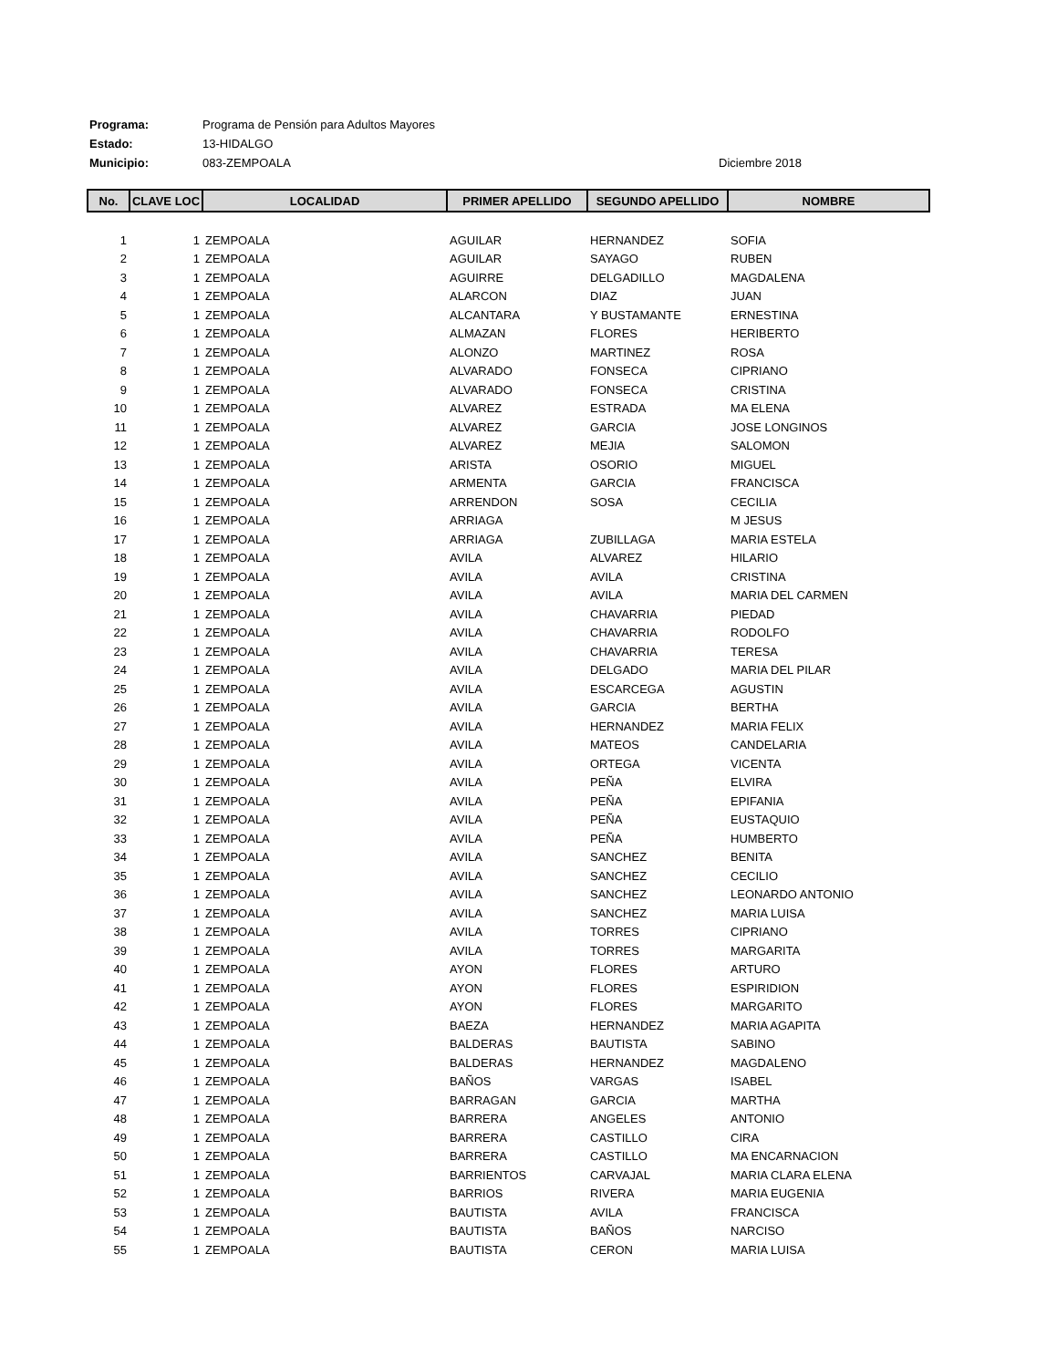Programa: Programa de Pensión para Adultos Mayores
Estado: 13-HIDALGO
Municipio: 083-ZEMPOALA
Diciembre 2018
| No. | CLAVE LOC | LOCALIDAD | PRIMER APELLIDO | SEGUNDO APELLIDO | NOMBRE |
| --- | --- | --- | --- | --- | --- |
| 1 | 1 | ZEMPOALA | AGUILAR | HERNANDEZ | SOFIA |
| 2 | 1 | ZEMPOALA | AGUILAR | SAYAGO | RUBEN |
| 3 | 1 | ZEMPOALA | AGUIRRE | DELGADILLO | MAGDALENA |
| 4 | 1 | ZEMPOALA | ALARCON | DIAZ | JUAN |
| 5 | 1 | ZEMPOALA | ALCANTARA | Y BUSTAMANTE | ERNESTINA |
| 6 | 1 | ZEMPOALA | ALMAZAN | FLORES | HERIBERTO |
| 7 | 1 | ZEMPOALA | ALONZO | MARTINEZ | ROSA |
| 8 | 1 | ZEMPOALA | ALVARADO | FONSECA | CIPRIANO |
| 9 | 1 | ZEMPOALA | ALVARADO | FONSECA | CRISTINA |
| 10 | 1 | ZEMPOALA | ALVAREZ | ESTRADA | MA ELENA |
| 11 | 1 | ZEMPOALA | ALVAREZ | GARCIA | JOSE LONGINOS |
| 12 | 1 | ZEMPOALA | ALVAREZ | MEJIA | SALOMON |
| 13 | 1 | ZEMPOALA | ARISTA | OSORIO | MIGUEL |
| 14 | 1 | ZEMPOALA | ARMENTA | GARCIA | FRANCISCA |
| 15 | 1 | ZEMPOALA | ARRENDON | SOSA | CECILIA |
| 16 | 1 | ZEMPOALA | ARRIAGA | | M JESUS |
| 17 | 1 | ZEMPOALA | ARRIAGA | ZUBILLAGA | MARIA ESTELA |
| 18 | 1 | ZEMPOALA | AVILA | ALVAREZ | HILARIO |
| 19 | 1 | ZEMPOALA | AVILA | AVILA | CRISTINA |
| 20 | 1 | ZEMPOALA | AVILA | AVILA | MARIA DEL CARMEN |
| 21 | 1 | ZEMPOALA | AVILA | CHAVARRIA | PIEDAD |
| 22 | 1 | ZEMPOALA | AVILA | CHAVARRIA | RODOLFO |
| 23 | 1 | ZEMPOALA | AVILA | CHAVARRIA | TERESA |
| 24 | 1 | ZEMPOALA | AVILA | DELGADO | MARIA DEL PILAR |
| 25 | 1 | ZEMPOALA | AVILA | ESCARCEGA | AGUSTIN |
| 26 | 1 | ZEMPOALA | AVILA | GARCIA | BERTHA |
| 27 | 1 | ZEMPOALA | AVILA | HERNANDEZ | MARIA FELIX |
| 28 | 1 | ZEMPOALA | AVILA | MATEOS | CANDELARIA |
| 29 | 1 | ZEMPOALA | AVILA | ORTEGA | VICENTA |
| 30 | 1 | ZEMPOALA | AVILA | PEÑA | ELVIRA |
| 31 | 1 | ZEMPOALA | AVILA | PEÑA | EPIFANIA |
| 32 | 1 | ZEMPOALA | AVILA | PEÑA | EUSTAQUIO |
| 33 | 1 | ZEMPOALA | AVILA | PEÑA | HUMBERTO |
| 34 | 1 | ZEMPOALA | AVILA | SANCHEZ | BENITA |
| 35 | 1 | ZEMPOALA | AVILA | SANCHEZ | CECILIO |
| 36 | 1 | ZEMPOALA | AVILA | SANCHEZ | LEONARDO ANTONIO |
| 37 | 1 | ZEMPOALA | AVILA | SANCHEZ | MARIA LUISA |
| 38 | 1 | ZEMPOALA | AVILA | TORRES | CIPRIANO |
| 39 | 1 | ZEMPOALA | AVILA | TORRES | MARGARITA |
| 40 | 1 | ZEMPOALA | AYON | FLORES | ARTURO |
| 41 | 1 | ZEMPOALA | AYON | FLORES | ESPIRIDION |
| 42 | 1 | ZEMPOALA | AYON | FLORES | MARGARITO |
| 43 | 1 | ZEMPOALA | BAEZA | HERNANDEZ | MARIA AGAPITA |
| 44 | 1 | ZEMPOALA | BALDERAS | BAUTISTA | SABINO |
| 45 | 1 | ZEMPOALA | BALDERAS | HERNANDEZ | MAGDALENO |
| 46 | 1 | ZEMPOALA | BAÑOS | VARGAS | ISABEL |
| 47 | 1 | ZEMPOALA | BARRAGAN | GARCIA | MARTHA |
| 48 | 1 | ZEMPOALA | BARRERA | ANGELES | ANTONIO |
| 49 | 1 | ZEMPOALA | BARRERA | CASTILLO | CIRA |
| 50 | 1 | ZEMPOALA | BARRERA | CASTILLO | MA ENCARNACION |
| 51 | 1 | ZEMPOALA | BARRIENTOS | CARVAJAL | MARIA CLARA ELENA |
| 52 | 1 | ZEMPOALA | BARRIOS | RIVERA | MARIA EUGENIA |
| 53 | 1 | ZEMPOALA | BAUTISTA | AVILA | FRANCISCA |
| 54 | 1 | ZEMPOALA | BAUTISTA | BAÑOS | NARCISO |
| 55 | 1 | ZEMPOALA | BAUTISTA | CERON | MARIA LUISA |